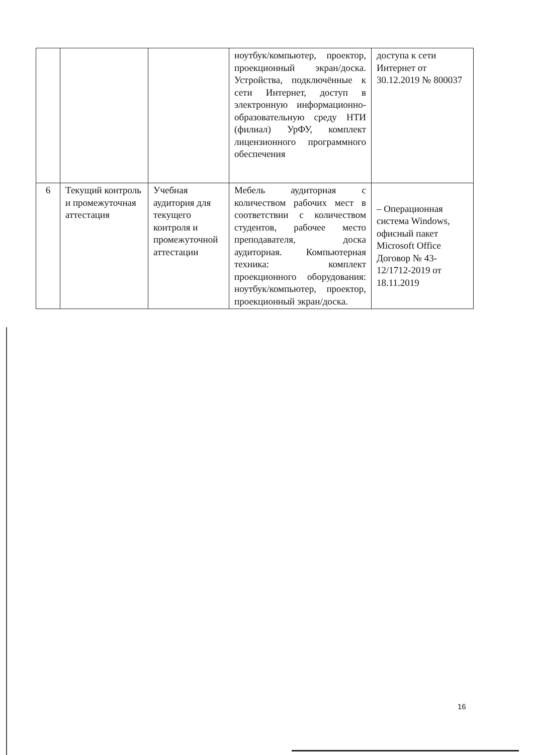| | | | ноутбук/компьютер, проектор, проекционный экран/доска. Устройства, подключённые к сети Интернет, доступ в электронную информационно-образовательную среду НТИ (филиал) УрФУ, комплект лицензионного программного обеспечения | доступа к сети Интернет от 30.12.2019 № 800037 |
| 6 | Текущий контроль и промежуточная аттестация | Учебная аудитория для текущего контроля и промежуточной аттестации | Мебель аудиторная с количеством рабочих мест в соответствии с количеством студентов, рабочее место преподавателя, доска аудиторная. Компьютерная техника: комплект проекционного оборудования: ноутбук/компьютер, проектор, проекционный экран/доска. | – Операционная система Windows, офисный пакет Microsoft Office Договор № 43-12/1712-2019 от 18.11.2019 |
16